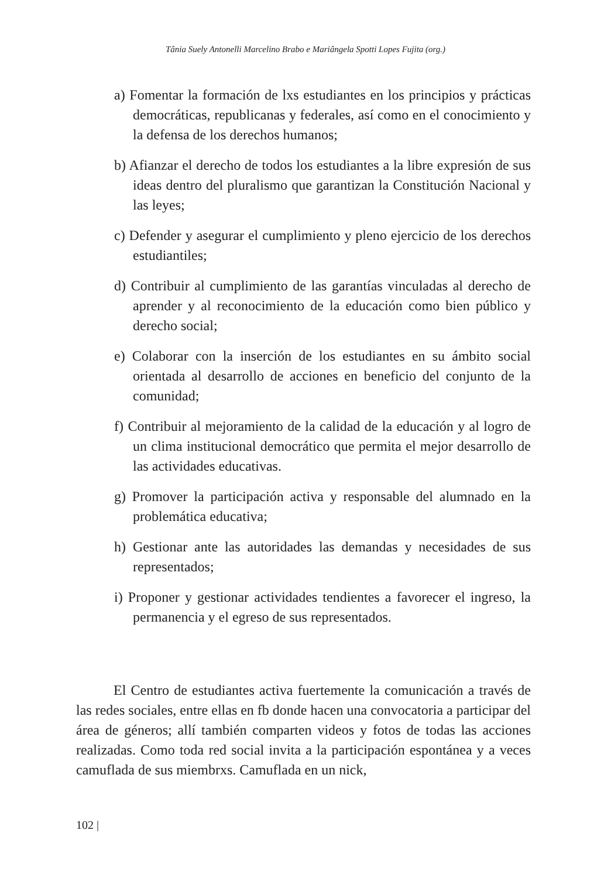Tânia Suely Antonelli Marcelino Brabo e Mariângela Spotti Lopes Fujita (org.)
a) Fomentar la formación de lxs estudiantes en los principios y prácticas democráticas, republicanas y federales, así como en el conocimiento y la defensa de los derechos humanos;
b) Afianzar el derecho de todos los estudiantes a la libre expresión de sus ideas dentro del pluralismo que garantizan la Constitución Nacional y las leyes;
c) Defender y asegurar el cumplimiento y pleno ejercicio de los derechos estudiantiles;
d) Contribuir al cumplimiento de las garantías vinculadas al derecho de aprender y al reconocimiento de la educación como bien público y derecho social;
e) Colaborar con la inserción de los estudiantes en su ámbito social orientada al desarrollo de acciones en beneficio del conjunto de la comunidad;
f) Contribuir al mejoramiento de la calidad de la educación y al logro de un clima institucional democrático que permita el mejor desarrollo de las actividades educativas.
g) Promover la participación activa y responsable del alumnado en la problemática educativa;
h) Gestionar ante las autoridades las demandas y necesidades de sus representados;
i) Proponer y gestionar actividades tendientes a favorecer el ingreso, la permanencia y el egreso de sus representados.
El Centro de estudiantes activa fuertemente la comunicación a través de las redes sociales, entre ellas en fb donde hacen una convocatoria a participar del área de géneros; allí también comparten videos y fotos de todas las acciones realizadas. Como toda red social invita a la participación espontánea y a veces camuflada de sus miembrxs. Camuflada en un nick,
102 |